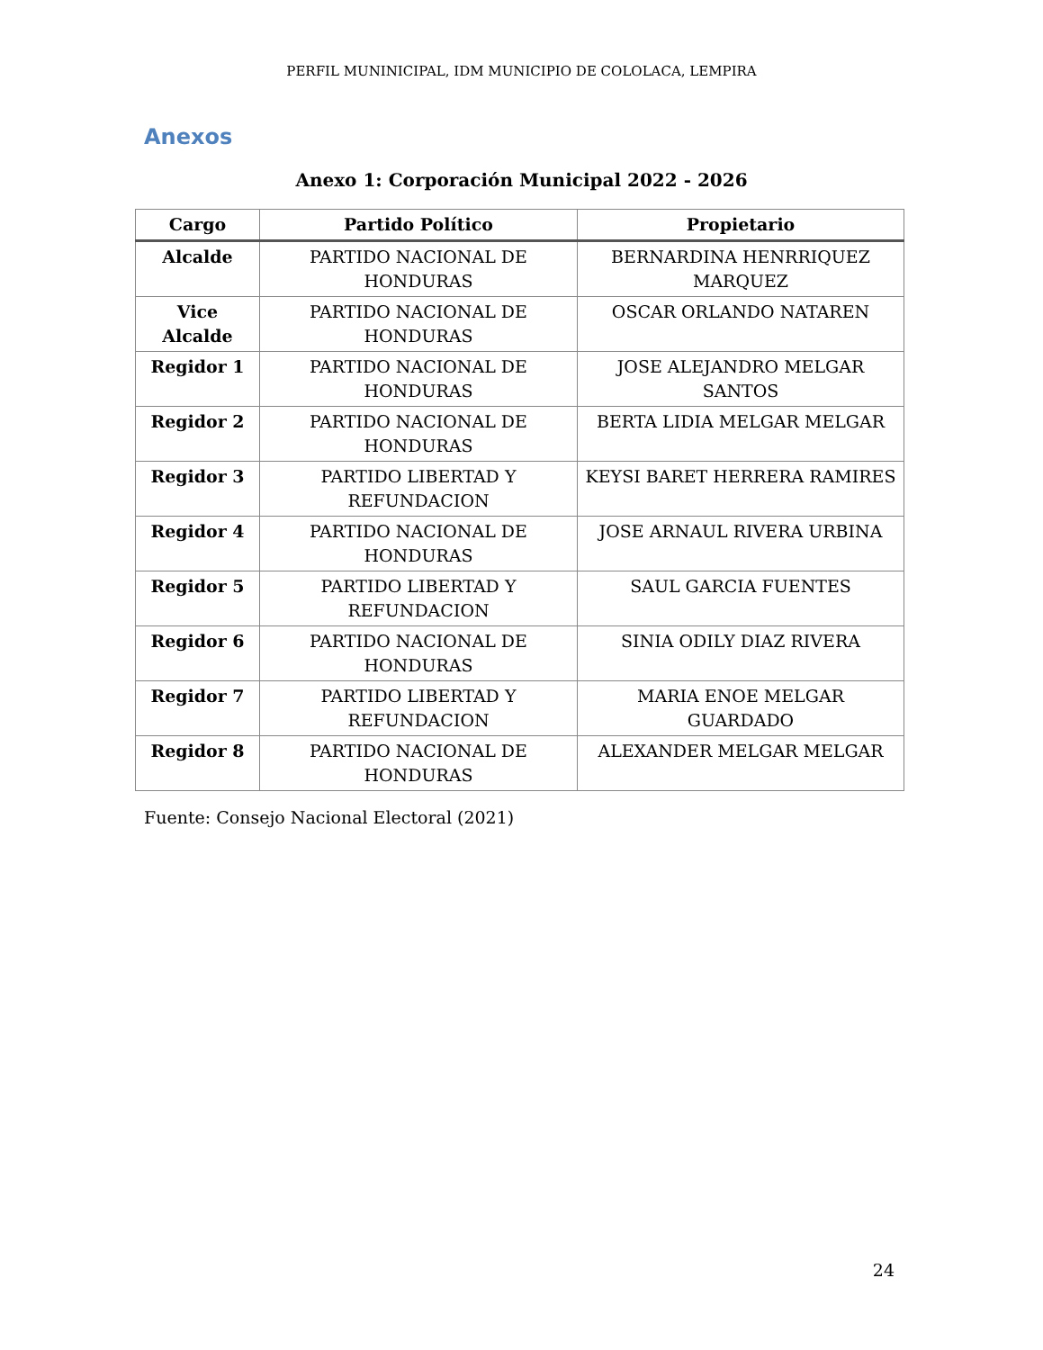PERFIL MUNINICIPAL, IDM MUNICIPIO DE COLOLACA, LEMPIRA
Anexos
Anexo 1: Corporación Municipal 2022 - 2026
| Cargo | Partido Político | Propietario |
| --- | --- | --- |
| Alcalde | PARTIDO NACIONAL DE HONDURAS | BERNARDINA HENRRIQUEZ MARQUEZ |
| Vice Alcalde | PARTIDO NACIONAL DE HONDURAS | OSCAR ORLANDO NATAREN |
| Regidor 1 | PARTIDO NACIONAL DE HONDURAS | JOSE ALEJANDRO MELGAR SANTOS |
| Regidor 2 | PARTIDO NACIONAL DE HONDURAS | BERTA LIDIA MELGAR MELGAR |
| Regidor 3 | PARTIDO LIBERTAD Y REFUNDACION | KEYSI BARET HERRERA RAMIRES |
| Regidor 4 | PARTIDO NACIONAL DE HONDURAS | JOSE ARNAUL RIVERA URBINA |
| Regidor 5 | PARTIDO LIBERTAD Y REFUNDACION | SAUL GARCIA FUENTES |
| Regidor 6 | PARTIDO NACIONAL DE HONDURAS | SINIA ODILY DIAZ RIVERA |
| Regidor 7 | PARTIDO LIBERTAD Y REFUNDACION | MARIA ENOE MELGAR GUARDADO |
| Regidor 8 | PARTIDO NACIONAL DE HONDURAS | ALEXANDER MELGAR MELGAR |
Fuente: Consejo Nacional Electoral (2021)
24